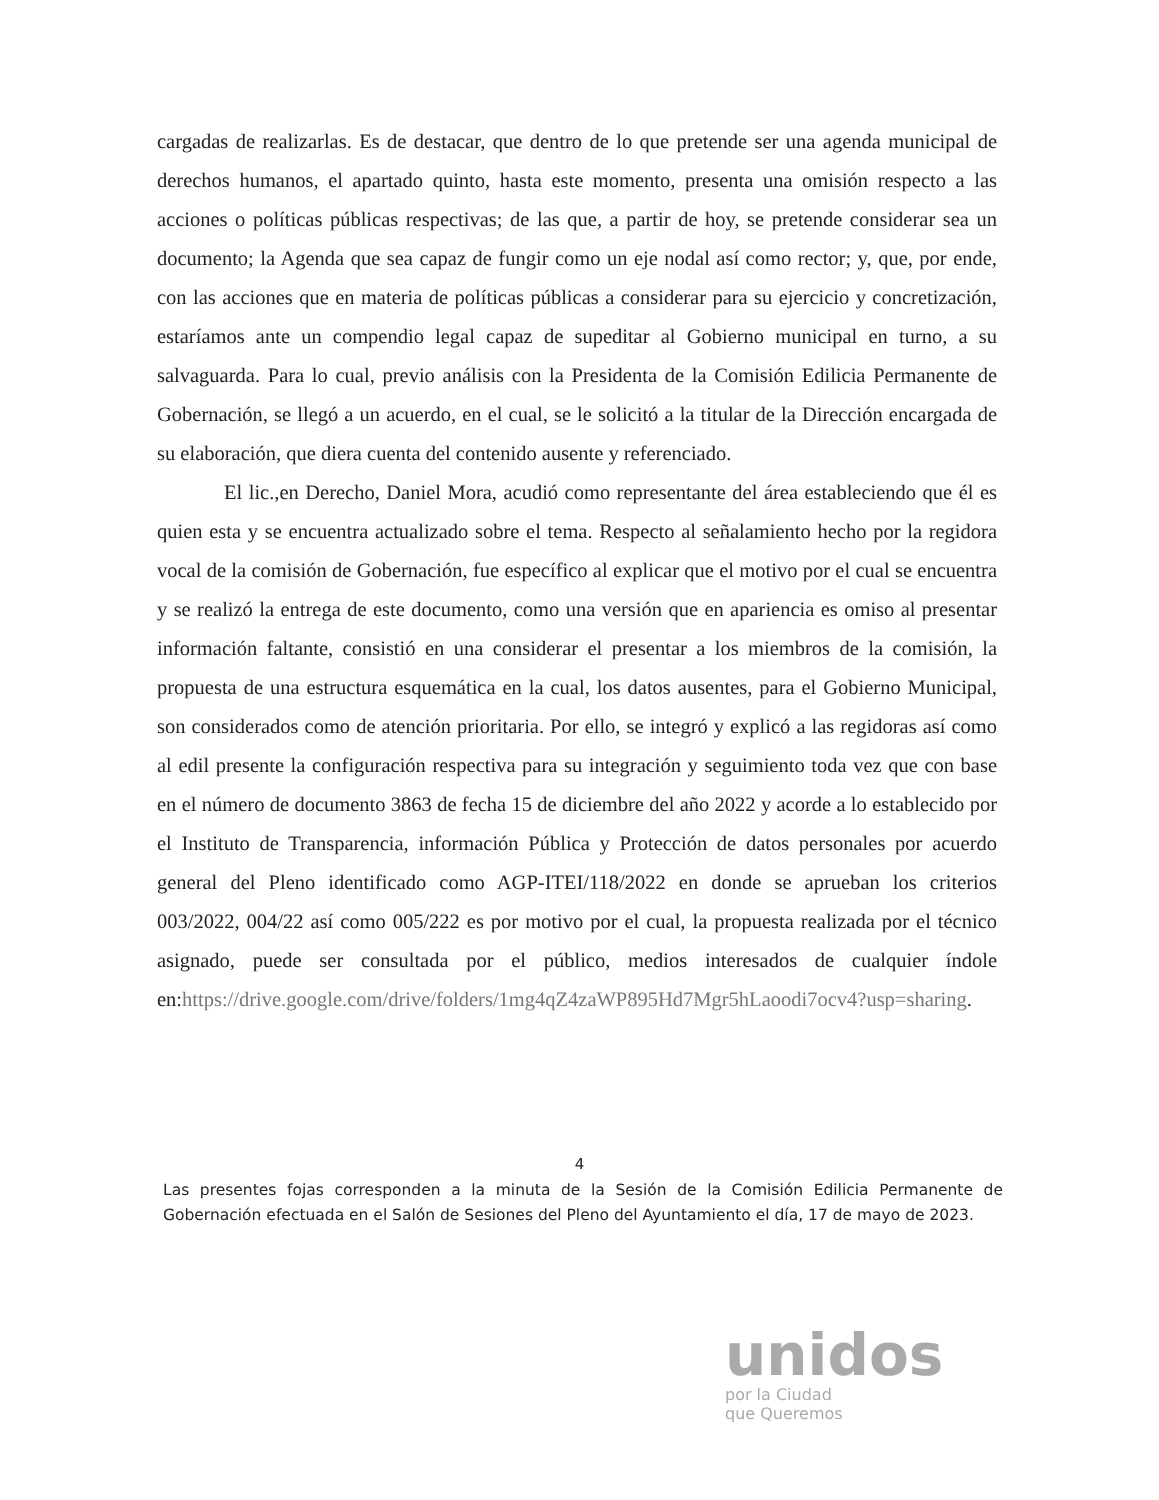cargadas de realizarlas. Es de destacar, que dentro de lo que pretende ser una agenda municipal de derechos humanos, el apartado quinto, hasta este momento, presenta una omisión respecto a las acciones o políticas públicas respectivas; de las que, a partir de hoy, se pretende considerar sea un documento; la Agenda que sea capaz de fungir como un eje nodal así como rector; y, que, por ende, con las acciones que en materia de políticas públicas a considerar para su ejercicio y concretización, estaríamos ante un compendio legal capaz de supeditar al Gobierno municipal en turno, a su salvaguarda. Para lo cual, previo análisis con la Presidenta de la Comisión Edilicia Permanente de Gobernación, se llegó a un acuerdo, en el cual, se le solicitó a la titular de la Dirección encargada de su elaboración, que diera cuenta del contenido ausente y referenciado.
El lic.,en Derecho, Daniel Mora, acudió como representante del área estableciendo que él es quien esta y se encuentra actualizado sobre el tema. Respecto al señalamiento hecho por la regidora vocal de la comisión de Gobernación, fue específico al explicar que el motivo por el cual se encuentra y se realizó la entrega de este documento, como una versión que en apariencia es omiso al presentar información faltante, consistió en una considerar el presentar a los miembros de la comisión, la propuesta de una estructura esquemática en la cual, los datos ausentes, para el Gobierno Municipal, son considerados como de atención prioritaria. Por ello, se integró y explicó a las regidoras así como al edil presente la configuración respectiva para su integración y seguimiento toda vez que con base en el número de documento 3863 de fecha 15 de diciembre del año 2022 y acorde a lo establecido por el Instituto de Transparencia, información Pública y Protección de datos personales por acuerdo general del Pleno identificado como AGP-ITEI/118/2022 en donde se aprueban los criterios 003/2022, 004/22 así como 005/222 es por motivo por el cual, la propuesta realizada por el técnico asignado, puede ser consultada por el público, medios interesados de cualquier índole en:https://drive.google.com/drive/folders/1mg4qZ4zaWP895Hd7Mgr5hLaoodi7ocv4?usp=sharing.
4
Las presentes fojas corresponden a la minuta de la Sesión de la Comisión Edilicia Permanente de Gobernación efectuada en el Salón de Sesiones del Pleno del Ayuntamiento el día, 17 de mayo de 2023.
unidos
por la Ciudad
que Queremos